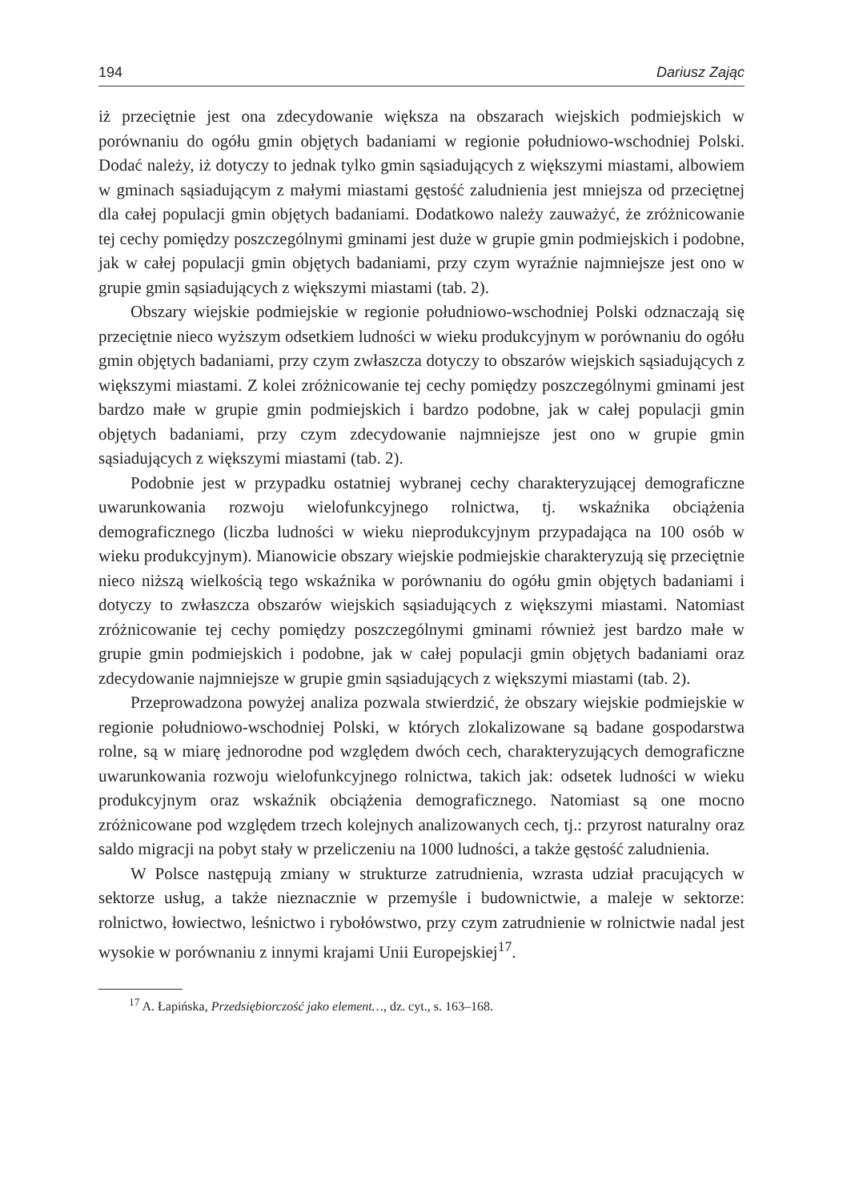194 Dariusz Zając
iż przeciętnie jest ona zdecydowanie większa na obszarach wiejskich podmiejskich w porównaniu do ogółu gmin objętych badaniami w regionie południowo-wschodniej Polski. Dodać należy, iż dotyczy to jednak tylko gmin sąsiadujących z większymi miastami, albowiem w gminach sąsiadującym z małymi miastami gęstość zaludnienia jest mniejsza od przeciętnej dla całej populacji gmin objętych badaniami. Dodatkowo należy zauważyć, że zróżnicowanie tej cechy pomiędzy poszczególnymi gminami jest duże w grupie gmin podmiejskich i podobne, jak w całej populacji gmin objętych badaniami, przy czym wyraźnie najmniejsze jest ono w grupie gmin sąsiadujących z większymi miastami (tab. 2).
Obszary wiejskie podmiejskie w regionie południowo-wschodniej Polski odznaczają się przeciętnie nieco wyższym odsetkiem ludności w wieku produkcyjnym w porównaniu do ogółu gmin objętych badaniami, przy czym zwłaszcza dotyczy to obszarów wiejskich sąsiadujących z większymi miastami. Z kolei zróżnicowanie tej cechy pomiędzy poszczególnymi gminami jest bardzo małe w grupie gmin podmiejskich i bardzo podobne, jak w całej populacji gmin objętych badaniami, przy czym zdecydowanie najmniejsze jest ono w grupie gmin sąsiadujących z większymi miastami (tab. 2).
Podobnie jest w przypadku ostatniej wybranej cechy charakteryzującej demograficzne uwarunkowania rozwoju wielofunkcyjnego rolnictwa, tj. wskaźnika obciążenia demograficznego (liczba ludności w wieku nieprodukcyjnym przypadająca na 100 osób w wieku produkcyjnym). Mianowicie obszary wiejskie podmiejskie charakteryzują się przeciętnie nieco niższą wielkością tego wskaźnika w porównaniu do ogółu gmin objętych badaniami i dotyczy to zwłaszcza obszarów wiejskich sąsiadujących z większymi miastami. Natomiast zróżnicowanie tej cechy pomiędzy poszczególnymi gminami również jest bardzo małe w grupie gmin podmiejskich i podobne, jak w całej populacji gmin objętych badaniami oraz zdecydowanie najmniejsze w grupie gmin sąsiadujących z większymi miastami (tab. 2).
Przeprowadzona powyżej analiza pozwala stwierdzić, że obszary wiejskie podmiejskie w regionie południowo-wschodniej Polski, w których zlokalizowane są badane gospodarstwa rolne, są w miarę jednorodne pod względem dwóch cech, charakteryzujących demograficzne uwarunkowania rozwoju wielofunkcyjnego rolnictwa, takich jak: odsetek ludności w wieku produkcyjnym oraz wskaźnik obciążenia demograficznego. Natomiast są one mocno zróżnicowane pod względem trzech kolejnych analizowanych cech, tj.: przyrost naturalny oraz saldo migracji na pobyt stały w przeliczeniu na 1000 ludności, a także gęstość zaludnienia.
W Polsce następują zmiany w strukturze zatrudnienia, wzrasta udział pracujących w sektorze usług, a także nieznacznie w przemyśle i budownictwie, a maleje w sektorze: rolnictwo, łowiectwo, leśnictwo i rybołówstwo, przy czym zatrudnienie w rolnictwie nadal jest wysokie w porównaniu z innymi krajami Unii Europejskiej<sup>17</sup>.
<sup>17</sup> A. Łapińska, Przedsiębiorczość jako element…, dz. cyt., s. 163–168.